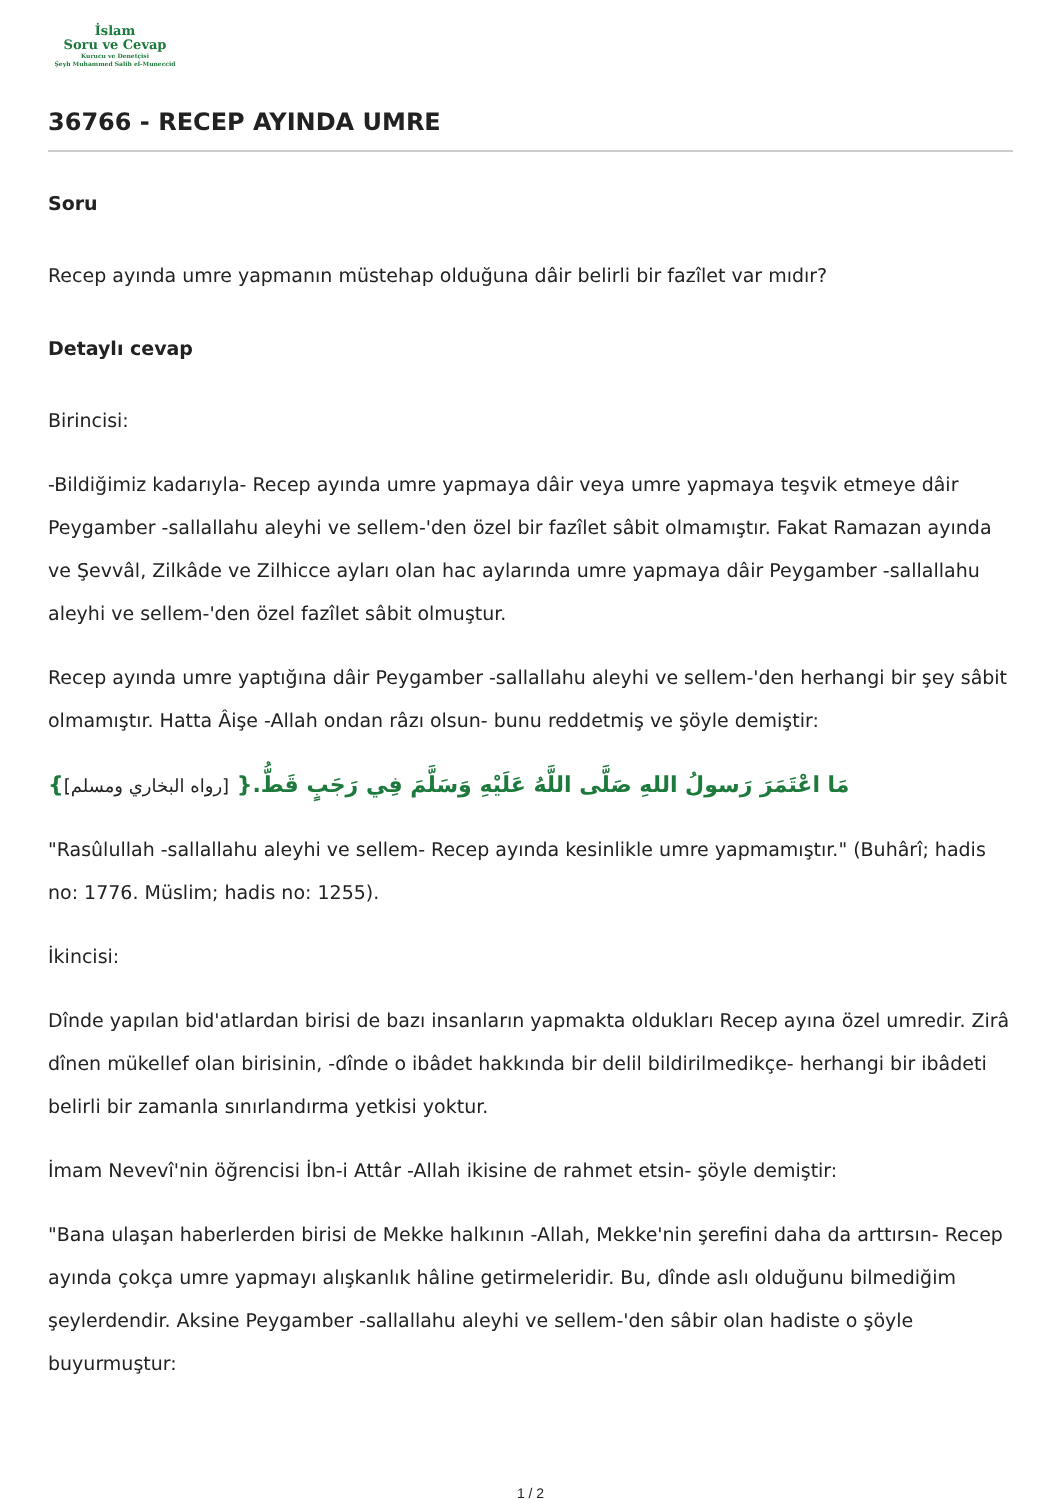İslam
Soru ve Cevap
Kurucu ve Denetçisi
Şeyh Muhammed Salih el-Muneccid
36766 - RECEP AYINDA UMRE
Soru
Recep ayında umre yapmanın müstehap olduğuna dâir belirli bir fazîlet var mıdır?
Detaylı cevap
Birincisi:
-Bildiğimiz kadarıyla- Recep ayında umre yapmaya dâir veya umre yapmaya teşvik etmeye dâir Peygamber -sallallahu aleyhi ve sellem-'den özel bir fazîlet sâbit olmamıştır. Fakat Ramazan ayında ve Şevvâl, Zilkâde ve Zilhicce ayları olan hac aylarında umre yapmaya dâir Peygamber -sallallahu aleyhi ve sellem-'den özel fazîlet sâbit olmuştur.
Recep ayında umre yaptığına dâir Peygamber -sallallahu aleyhi ve sellem-'den herhangi bir şey sâbit olmamıştır. Hatta Âişe -Allah ondan râzı olsun- bunu reddetmiş ve şöyle demiştir:
مَا اعْتَمَرَ رَسولُ اللهِ صَلَّى اللَّهُ عَلَيْهِ وَسَلَّمَ فِي رَجَبٍ قَطُّ.{ [رواه البخاري ومسلم]}
"Rasûlullah -sallallahu aleyhi ve sellem- Recep ayında kesinlikle umre yapmamıştır." (Buhârî; hadis no: 1776. Müslim; hadis no: 1255).
İkincisi:
Dînde yapılan bid'atlardan birisi de bazı insanların yapmakta oldukları Recep ayına özel umredir. Zirâ dînen mükellef olan birisinin, -dînde o ibâdet hakkında bir delil bildirilmedikçe- herhangi bir ibâdeti belirli bir zamanla sınırlandırma yetkisi yoktur.
İmam Nevevî'nin öğrencisi İbn-i Attâr -Allah ikisine de rahmet etsin- şöyle demiştir:
"Bana ulaşan haberlerden birisi de Mekke halkının -Allah, Mekke'nin şerefini daha da arttırsın- Recep ayında çokça umre yapmayı alışkanlık hâline getirmeleridir. Bu, dînde aslı olduğunu bilmediğim şeylerdendir. Aksine Peygamber -sallallahu aleyhi ve sellem-'den sâbir olan hadiste o şöyle buyurmuştur:
1 / 2